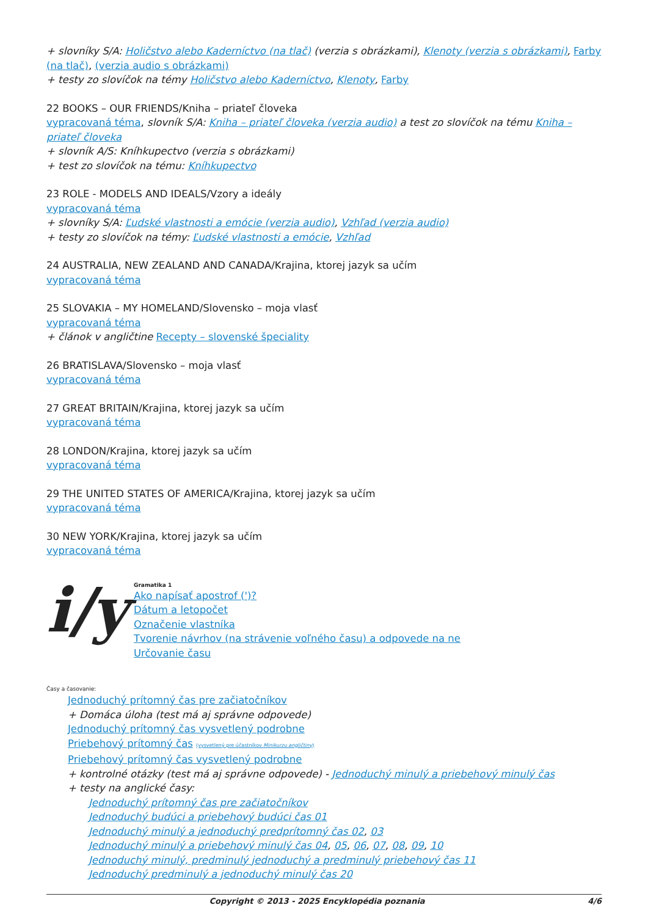+ slovníky S/A: Holičstvo alebo Kaderníctvo (na tlač) (verzia s obrázkami), Klenoty (verzia s obrázkami), Farby (na tlač), (verzia audio s obrázkami)
+ testy zo slovíčok na témy Holičstvo alebo Kaderníctvo, Klenoty, Farby
22 BOOKS – OUR FRIENDS/Kniha – priateľ človeka
vypracovaná téma, slovník S/A: Kniha – priateľ človeka (verzia audio) a test zo slovíčok na tému Kniha – priateľ človeka
+ slovník A/S: Kníhkupectvo (verzia s obrázkami)
+ test zo slovíčok na tému: Kníhkupectvo
23 ROLE - MODELS AND IDEALS/Vzory a ideály
vypracovaná téma
+ slovníky S/A: Ľudské vlastnosti a emócie (verzia audio), Vzhľad (verzia audio)
+ testy zo slovíčok na témy: Ľudské vlastnosti a emócie, Vzhľad
24 AUSTRALIA, NEW ZEALAND AND CANADA/Krajina, ktorej jazyk sa učím
vypracovaná téma
25 SLOVAKIA – MY HOMELAND/Slovensko – moja vlasť
vypracovaná téma
+ článok v angličtine Recepty – slovenské špeciality
26 BRATISLAVA/Slovensko – moja vlasť
vypracovaná téma
27 GREAT BRITAIN/Krajina, ktorej jazyk sa učím
vypracovaná téma
28 LONDON/Krajina, ktorej jazyk sa učím
vypracovaná téma
29 THE UNITED STATES OF AMERICA/Krajina, ktorej jazyk sa učím
vypracovaná téma
30 NEW YORK/Krajina, ktorej jazyk sa učím
vypracovaná téma
i/y
Gramatika 1
Ako napísať apostrof (')?
Dátum a letopočet
Označenie vlastníka
Tvorenie návrhov (na strávenie voľného času) a odpovede na ne
Určovanie času
Časy a časovanie:
Jednoduchý prítomný čas pre začiatočníkov
+ Domáca úloha (test má aj správne odpovede)
Jednoduchý prítomný čas vysvetlený podrobne
Priebehový prítomný čas (vysvetlený pre účastníkov Minikurzu angličtiny)
Priebehový prítomný čas vysvetlený podrobne
+ kontrolné otázky (test má aj správne odpovede) - Jednoduchý minulý a priebehový minulý čas
+ testy na anglické časy:
Jednoduchý prítomný čas pre začiatočníkov
Jednoduchý budúci a priebehový budúci čas 01
Jednoduchý minulý a jednoduchý predprítomný čas 02, 03
Jednoduchý minulý a priebehový minulý čas 04, 05, 06, 07, 08, 09, 10
Jednoduchý minulý, predminulý jednoduchý a predminulý priebehový čas 11
Jednoduchý predminulý a jednoduchý minulý čas 20
Copyright © 2013 - 2025 Encyklopédia poznania 4/6